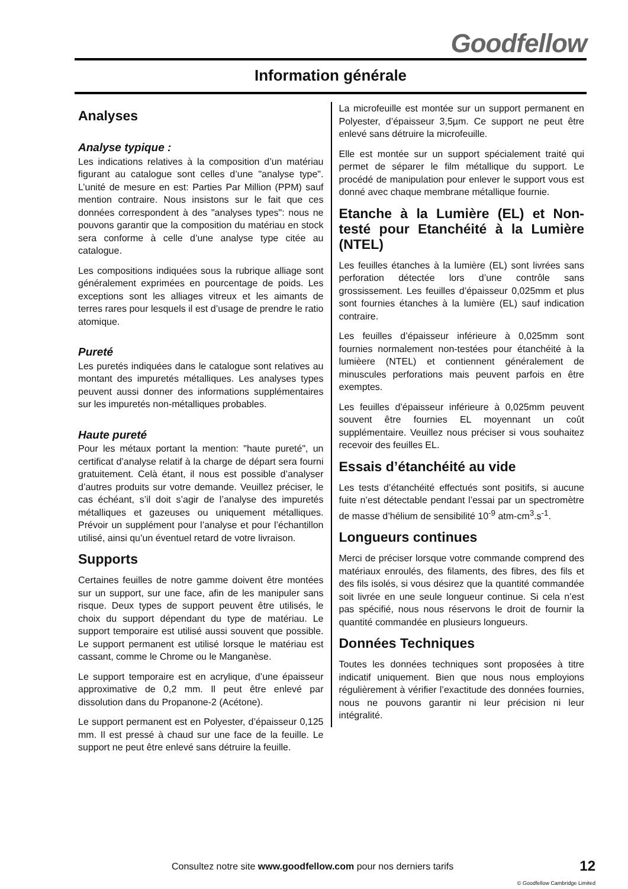Goodfellow
Information générale
Analyses
Analyse typique :
Les indications relatives à la composition d’un matériau figurant au catalogue sont celles d’une "analyse type". L’unité de mesure en est: Parties Par Million (PPM) sauf mention contraire. Nous insistons sur le fait que ces données correspondent à des "analyses types": nous ne pouvons garantir que la composition du matériau en stock sera conforme à celle d’une analyse type citée au catalogue.
Les compositions indiquées sous la rubrique alliage sont généralement exprimées en pourcentage de poids. Les exceptions sont les alliages vitreux et les aimants de terres rares pour lesquels il est d’usage de prendre le ratio atomique.
Pureté
Les puretés indiquées dans le catalogue sont relatives au montant des impuretés métalliques. Les analyses types peuvent aussi donner des informations supplémentaires sur les impuretés non-métalliques probables.
Haute pureté
Pour les métaux portant la mention: "haute pureté", un certificat d’analyse relatif à la charge de départ sera fourni gratuitement. Celà étant, il nous est possible d’analyser d’autres produits sur votre demande. Veuillez préciser, le cas échéant, s’il doit s’agir de l’analyse des impuretés métalliques et gazeuses ou uniquement métalliques. Prévoir un supplément pour l’analyse et pour l’échantillon utilisé, ainsi qu’un éventuel retard de votre livraison.
Supports
Certaines feuilles de notre gamme doivent être montées sur un support, sur une face, afin de les manipuler sans risque. Deux types de support peuvent être utilisés, le choix du support dépendant du type de matériau. Le support temporaire est utilisé aussi souvent que possible. Le support permanent est utilisé lorsque le matériau est cassant, comme le Chrome ou le Manganèse.
Le support temporaire est en acrylique, d’une épaisseur approximative de 0,2 mm. Il peut être enlevé par dissolution dans du Propanone-2 (Acétone).
Le support permanent est en Polyester, d’épaisseur 0,125 mm. Il est pressé à chaud sur une face de la feuille. Le support ne peut être enlevé sans détruire la feuille.
La microfeuille est montée sur un support permanent en Polyester, d’épaisseur 3,5µm. Ce support ne peut être enlevé sans détruire la microfeuille.
Elle est montée sur un support spécialement traité qui permet de séparer le film métallique du support. Le procédé de manipulation pour enlever le support vous est donné avec chaque membrane métallique fournie.
Etanche à la Lumière (EL) et Non-testé pour Etanchéité à la Lumière (NTEL)
Les feuilles étanches à la lumière (EL) sont livrées sans perforation détectée lors d’une contrôle sans grossissement. Les feuilles d’épaisseur 0,025mm et plus sont fournies étanches à la lumière (EL) sauf indication contraire.
Les feuilles d’épaisseur inférieure à 0,025mm sont fournies normalement non-testées pour étanchéité à la lumièere (NTEL) et contiennent généralement de minuscules perforations mais peuvent parfois en être exemptes.
Les feuilles d’épaisseur inférieure à 0,025mm peuvent souvent être fournies EL moyennant un coût supplémentaire. Veuillez nous préciser si vous souhaitez recevoir des feuilles EL.
Essais d’étanchéité au vide
Les tests d’étanchéité effectués sont positifs, si aucune fuite n’est détectable pendant l’essai par un spectromètre de masse d’hélium de sensibilité 10<sup>-9</sup> atm-cm<sup>3</sup>.s<sup>-1</sup>.
Longueurs continues
Merci de préciser lorsque votre commande comprend des matériaux enroulés, des filaments, des fibres, des fils et des fils isolés, si vous désirez que la quantité commandée soit livrée en une seule longueur continue. Si cela n’est pas spécifié, nous nous réservons le droit de fournir la quantité commandée en plusieurs longueurs.
Données Techniques
Toutes les données techniques sont proposées à titre indicatif uniquement. Bien que nous nous employions régulièrement à vérifier l’exactitude des données fournies, nous ne pouvons garantir ni leur précision ni leur intégralité.
Consultez notre site www.goodfellow.com pour nos derniers tarifs
12
© Goodfellow Cambridge Limited